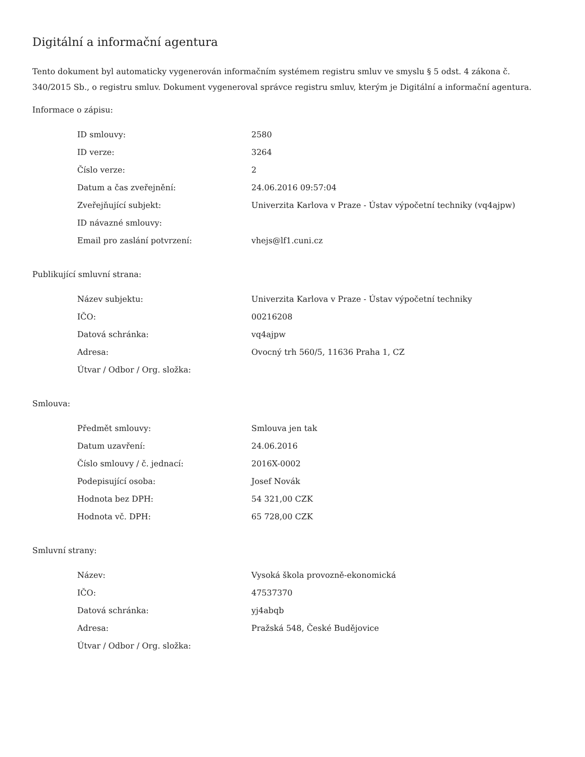Digitální a informační agentura
Tento dokument byl automaticky vygenerován informačním systémem registru smluv ve smyslu § 5 odst. 4 zákona č. 340/2015 Sb., o registru smluv. Dokument vygeneroval správce registru smluv, kterým je Digitální a informační agentura.
Informace o zápisu:
| ID smlouvy: | 2580 |
| ID verze: | 3264 |
| Číslo verze: | 2 |
| Datum a čas zveřejnění: | 24.06.2016 09:57:04 |
| Zveřejňující subjekt: | Univerzita Karlova v Praze - Ústav výpočetní techniky (vq4ajpw) |
| ID návazné smlouvy: | |
| Email pro zaslání potvrzení: | vhejs@lf1.cuni.cz |
Publikující smluvní strana:
| Název subjektu: | Univerzita Karlova v Praze - Ústav výpočetní techniky |
| IČO: | 00216208 |
| Datová schránka: | vq4ajpw |
| Adresa: | Ovocný trh 560/5, 11636 Praha 1, CZ |
| Útvar / Odbor / Org. složka: | |
Smlouva:
| Předmět smlouvy: | Smlouva jen tak |
| Datum uzavření: | 24.06.2016 |
| Číslo smlouvy / č. jednací: | 2016X-0002 |
| Podepisující osoba: | Josef Novák |
| Hodnota bez DPH: | 54 321,00 CZK |
| Hodnota vč. DPH: | 65 728,00 CZK |
Smluvní strany:
| Název: | Vysoká škola provozně-ekonomická |
| IČO: | 47537370 |
| Datová schránka: | yj4abqb |
| Adresa: | Pražská 548, České Budějovice |
| Útvar / Odbor / Org. složka: | |